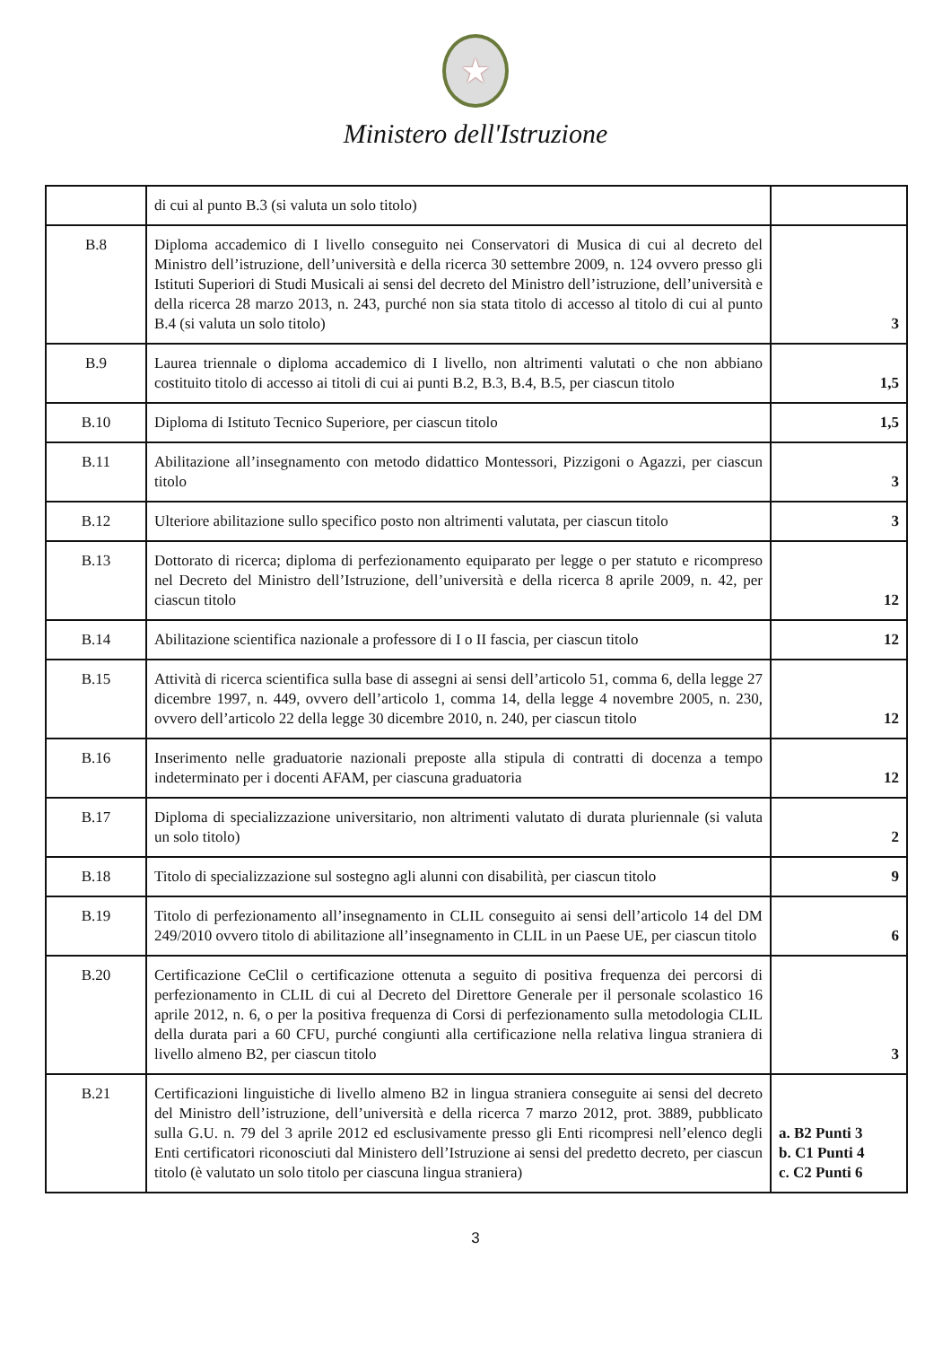★
Ministero dell'Istruzione
| | di cui al punto B.3 (si valuta un solo titolo) | |
| B.8 | Diploma accademico di I livello conseguito nei Conservatori di Musica di cui al decreto del Ministro dell’istruzione, dell’università e della ricerca 30 settembre 2009, n. 124 ovvero presso gli Istituti Superiori di Studi Musicali ai sensi del decreto del Ministro dell’istruzione, dell’università e della ricerca 28 marzo 2013, n. 243, purché non sia stata titolo di accesso al titolo di cui al punto B.4 (si valuta un solo titolo) | 3 |
| B.9 | Laurea triennale o diploma accademico di I livello, non altrimenti valutati o che non abbiano costituito titolo di accesso ai titoli di cui ai punti B.2, B.3, B.4, B.5, per ciascun titolo | 1,5 |
| B.10 | Diploma di Istituto Tecnico Superiore, per ciascun titolo | 1,5 |
| B.11 | Abilitazione all’insegnamento con metodo didattico Montessori, Pizzigoni o Agazzi, per ciascun titolo | 3 |
| B.12 | Ulteriore abilitazione sullo specifico posto non altrimenti valutata, per ciascun titolo | 3 |
| B.13 | Dottorato di ricerca; diploma di perfezionamento equiparato per legge o per statuto e ricompreso nel Decreto del Ministro dell’Istruzione, dell’università e della ricerca 8 aprile 2009, n. 42, per ciascun titolo | 12 |
| B.14 | Abilitazione scientifica nazionale a professore di I o II fascia, per ciascun titolo | 12 |
| B.15 | Attività di ricerca scientifica sulla base di assegni ai sensi dell’articolo 51, comma 6, della legge 27 dicembre 1997, n. 449, ovvero dell’articolo 1, comma 14, della legge 4 novembre 2005, n. 230, ovvero dell’articolo 22 della legge 30 dicembre 2010, n. 240, per ciascun titolo | 12 |
| B.16 | Inserimento nelle graduatorie nazionali preposte alla stipula di contratti di docenza a tempo indeterminato per i docenti AFAM, per ciascuna graduatoria | 12 |
| B.17 | Diploma di specializzazione universitario, non altrimenti valutato di durata pluriennale (si valuta un solo titolo) | 2 |
| B.18 | Titolo di specializzazione sul sostegno agli alunni con disabilità, per ciascun titolo | 9 |
| B.19 | Titolo di perfezionamento all’insegnamento in CLIL conseguito ai sensi dell’articolo 14 del DM 249/2010 ovvero titolo di abilitazione all’insegnamento in CLIL in un Paese UE, per ciascun titolo | 6 |
| B.20 | Certificazione CeClil o certificazione ottenuta a seguito di positiva frequenza dei percorsi di perfezionamento in CLIL di cui al Decreto del Direttore Generale per il personale scolastico 16 aprile 2012, n. 6, o per la positiva frequenza di Corsi di perfezionamento sulla metodologia CLIL della durata pari a 60 CFU, purché congiunti alla certificazione nella relativa lingua straniera di livello almeno B2, per ciascun titolo | 3 |
| B.21 | Certificazioni linguistiche di livello almeno B2 in lingua straniera conseguite ai sensi del decreto del Ministro dell’istruzione, dell’università e della ricerca 7 marzo 2012, prot. 3889, pubblicato sulla G.U. n. 79 del 3 aprile 2012 ed esclusivamente presso gli Enti ricompresi nell’elenco degli Enti certificatori riconosciuti dal Ministero dell’Istruzione ai sensi del predetto decreto, per ciascun titolo (è valutato un solo titolo per ciascuna lingua straniera) | a. B2 Punti 3 b. C1 Punti 4 c. C2 Punti 6 |
3